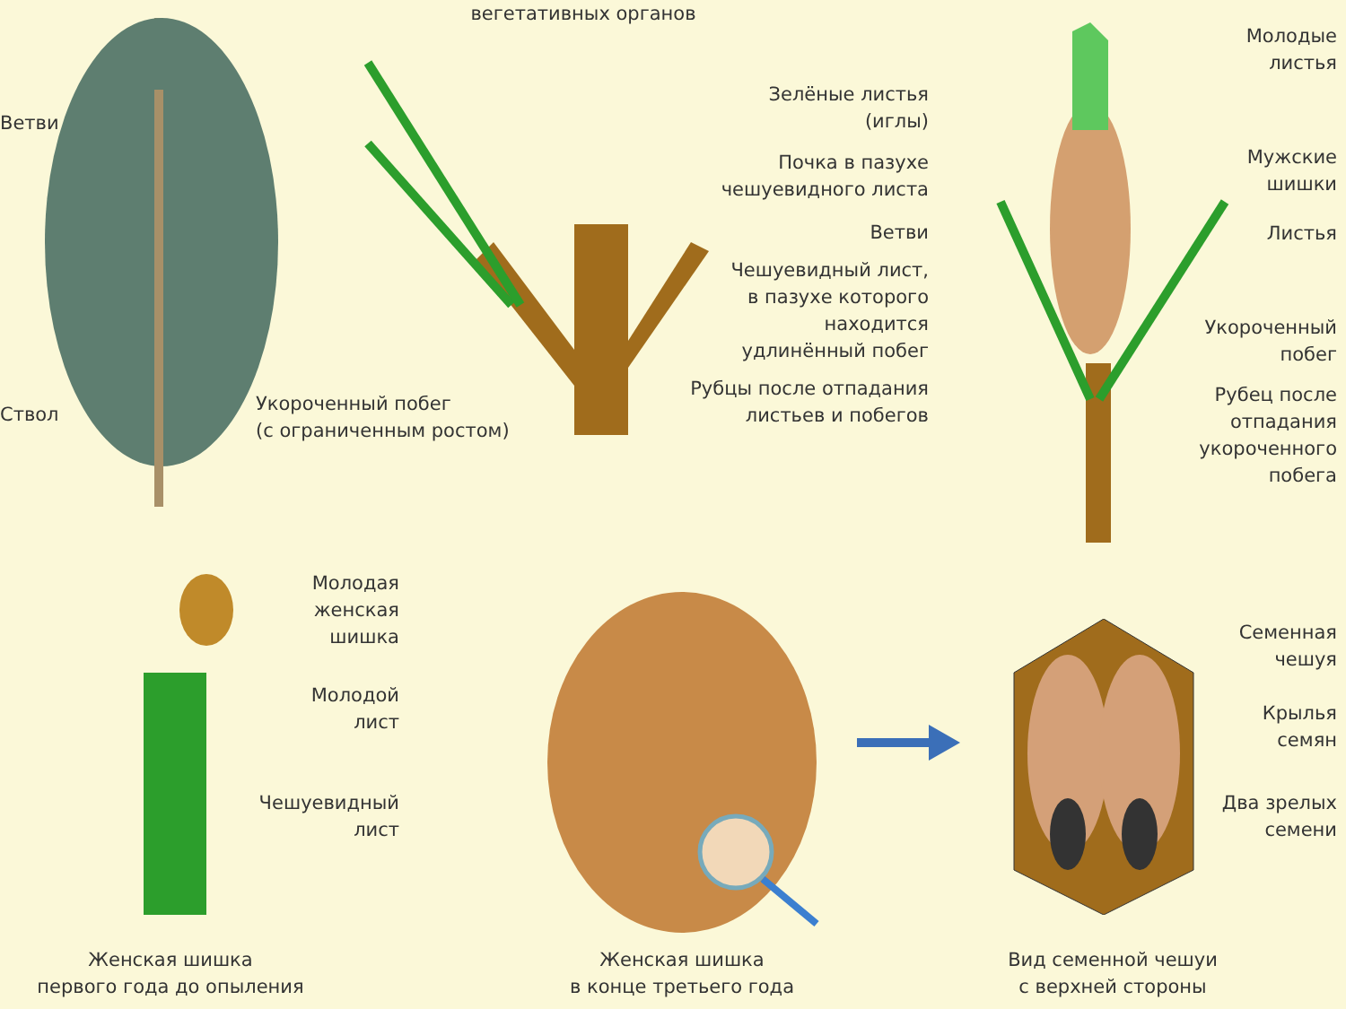вегетативных органов
Ветви
Ствол
Зелёные листья
(иглы)
Почка в пазухе
чешуевидного листа
Ветви
Чешуевидный лист,
в пазухе которого
находится
удлинённый побег
Рубцы после отпадания
листьев и побегов
Укороченный побег
(с ограниченным ростом)
Молодые
листья
Мужские
шишки
Листья
Укороченный
побег
Рубец после
отпадания
укороченного
побега
Молодая
женская
шишка
Молодой
лист
Чешуевидный
лист
Семенная
чешуя
Крылья
семян
Два зрелых
семени
Женская шишка
первого года до опыления
Женская шишка
в конце третьего года
Вид семенной чешуи
с верхней стороны